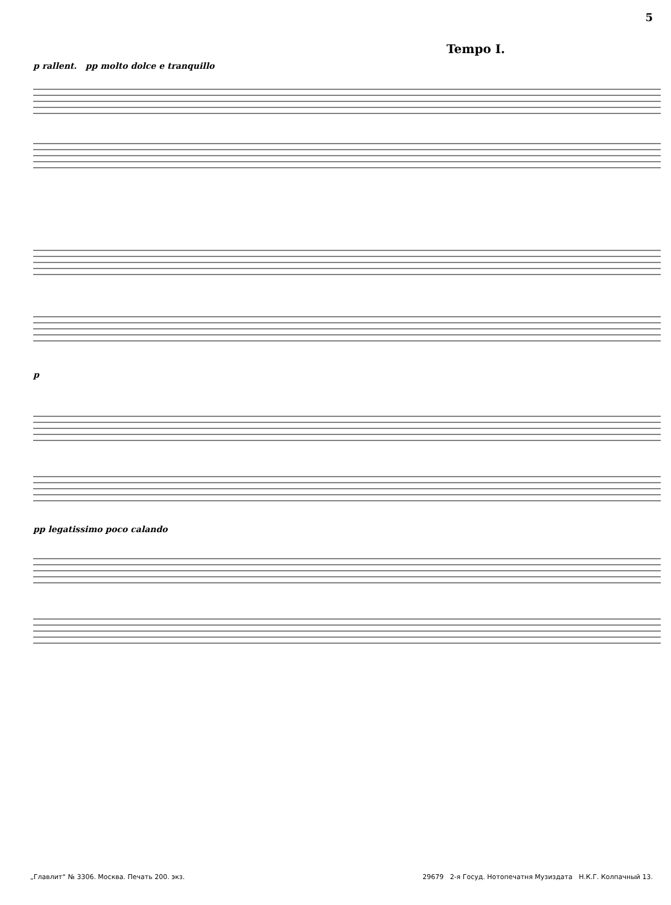5
Tempo I.
p rallent. pp molto dolce e tranquillo
p
pp legatissimo poco calando
„Главлит“ № 3306. Москва. Печать 200. экз. 29679 2-я Госуд. Нотопечатня Музиздата Н.К.Г. Колпачный 13.